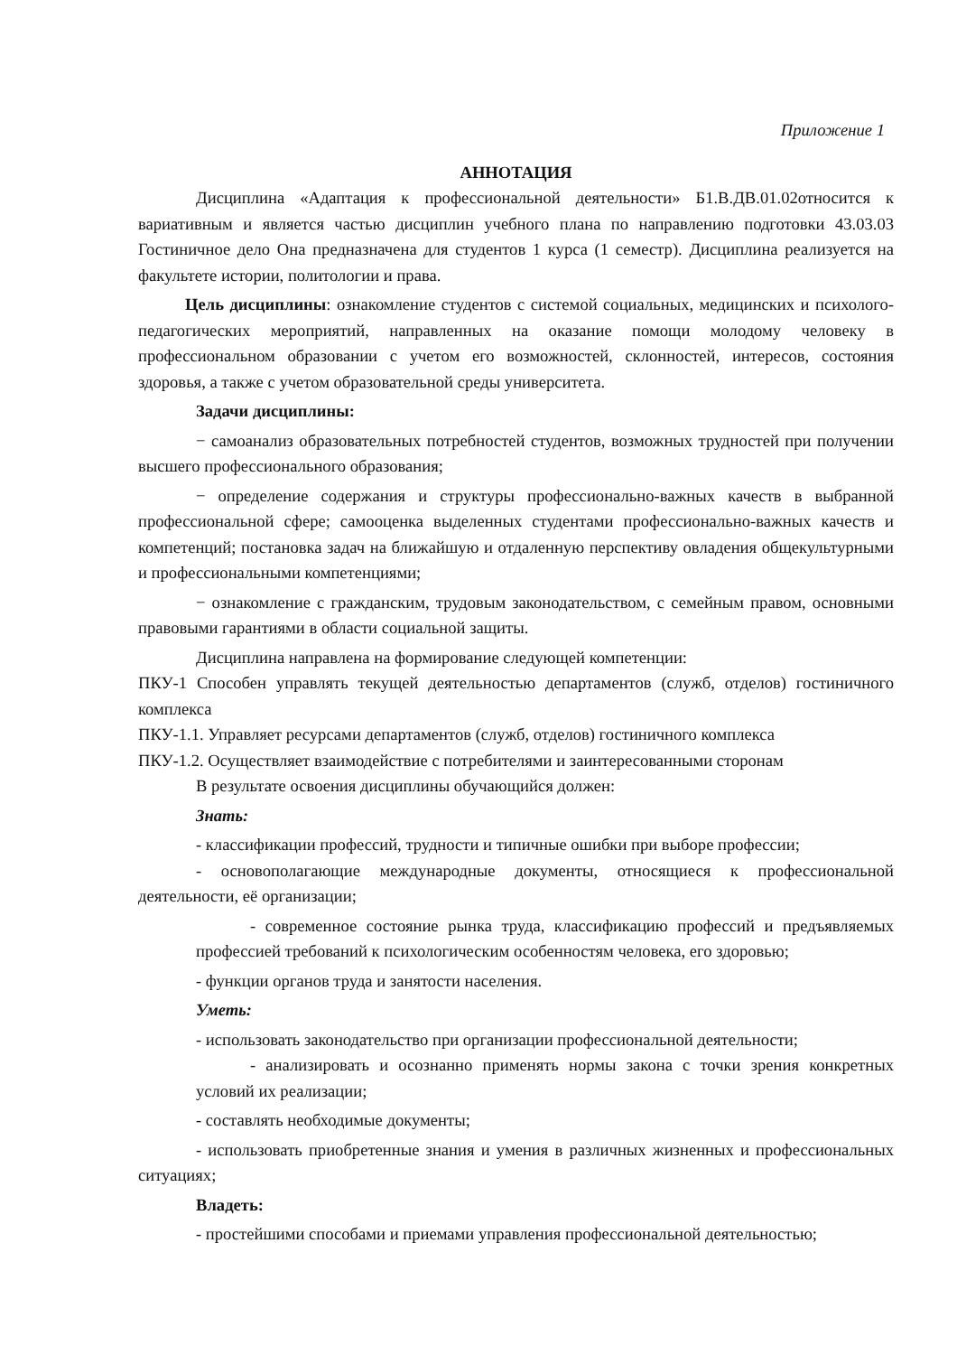Приложение 1
АННОТАЦИЯ
Дисциплина «Адаптация к профессиональной деятельности» Б1.В.ДВ.01.02относится к вариативным и является частью дисциплин учебного плана по направлению подготовки 43.03.03 Гостиничное дело Она предназначена для студентов 1 курса (1 семестр). Дисциплина реализуется на факультете истории, политологии и права.
Цель дисциплины: ознакомление студентов с системой социальных, медицинских и психолого-педагогических мероприятий, направленных на оказание помощи молодому человеку в профессиональном образовании с учетом его возможностей, склонностей, интересов, состояния здоровья, а также с учетом образовательной среды университета.
Задачи дисциплины:
− самоанализ образовательных потребностей студентов, возможных трудностей при получении высшего профессионального образования;
− определение содержания и структуры профессионально-важных качеств в выбранной профессиональной сфере; самооценка выделенных студентами профессионально-важных качеств и компетенций; постановка задач на ближайшую и отдаленную перспективу овладения общекультурными и профессиональными компетенциями;
− ознакомление с гражданским, трудовым законодательством, с семейным правом, основными правовыми гарантиями в области социальной защиты.
Дисциплина направлена на формирование следующей компетенции:
ПКУ-1 Способен управлять текущей деятельностью департаментов (служб, отделов) гостиничного комплекса
ПКУ-1.1. Управляет ресурсами департаментов (служб, отделов) гостиничного комплекса
ПКУ-1.2. Осуществляет взаимодействие с потребителями и заинтересованными сторонам
В результате освоения дисциплины обучающийся должен:
Знать:
- классификации профессий, трудности и типичные ошибки при выборе профессии;
- основополагающие международные документы, относящиеся к профессиональной деятельности, её организации;
- современное состояние рынка труда, классификацию профессий и предъявляемых профессией требований к психологическим особенностям человека, его здоровью;
- функции органов труда и занятости населения.
Уметь:
- использовать законодательство при организации профессиональной деятельности;
- анализировать и осознанно применять нормы закона с точки зрения конкретных условий их реализации;
- составлять необходимые документы;
- использовать приобретенные знания и умения в различных жизненных и профессиональных ситуациях;
Владеть:
- простейшими способами и приемами управления профессиональной деятельностью;